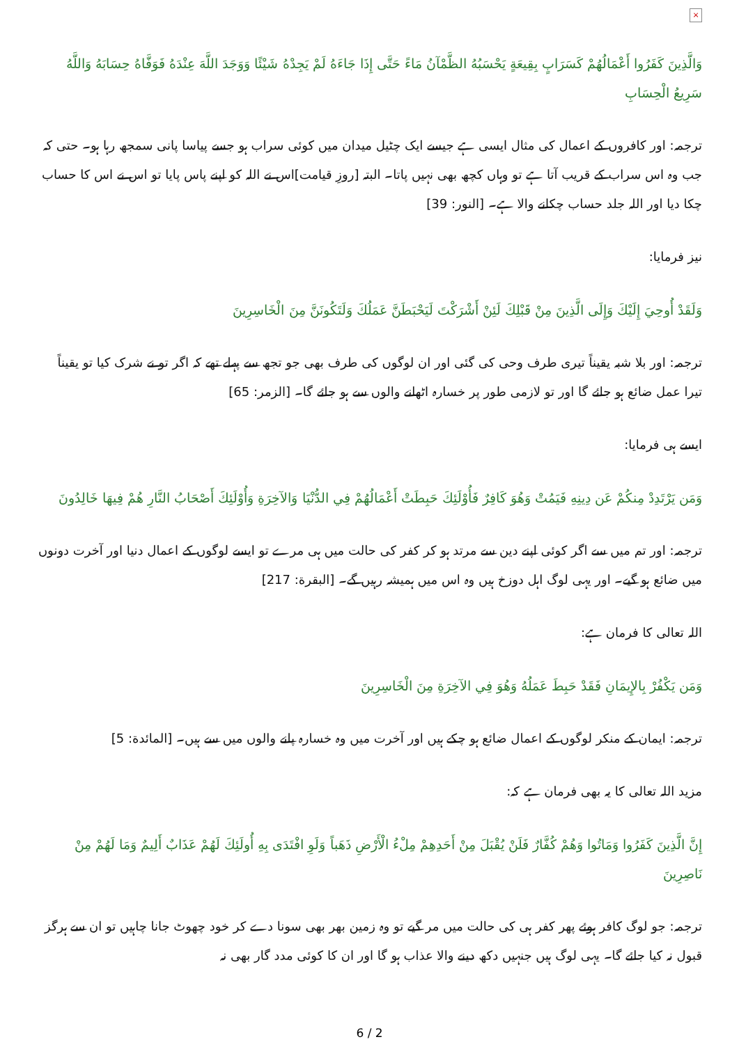×
وَالَّذِينَ كَفَرُوا أَعْمَالُهُمْ كَسَرَابٍ بِقِيعَةٍ يَحْسَبُهُ الظَّمْآنُ مَاءً حَتَّى إِذَا جَاءَهُ لَمْ يَجِدْهُ شَيْئًا وَوَجَدَ اللَّهَ عِنْدَهُ فَوَفَّاهُ حِسَابَهُ وَاللَّهُ سَرِيعُ الْحِسَابِ
ترجمہ: اور کافروں کے اعمال کی مثال ایسی ہے جیسے ایک چٹیل میدان میں کوئی سراب ہو جسے پیاسا پانی سمجھ رہا ہو۔ حتی کہ جب وہ اس سراب کے قریب آتا ہے تو وہاں کچھ بھی نہیں پاتا۔ البتہ [روزِ قیامت]اس نے اللہ کو اپنے پاس پایا تو اس نے اس کا حساب چکا دیا اور اللہ جلد حساب چکانے والا ہے۔ [النور: 39]
نیز فرمایا:
وَلَقَدْ أُوحِيَ إِلَيْكَ وَإِلَى الَّذِينَ مِنْ قَبْلِكَ لَئِنْ أَشْرَكْتَ لَيَحْبَطَنَّ عَمَلُكَ وَلَتَكُونَنَّ مِنَ الْخَاسِرِينَ
ترجمہ: اور بلا شبہ یقیناً تیری طرف وحی کی گئی اور ان لوگوں کی طرف بھی جو تجھ سے پہلے تھے کہ اگر تو نے شرک کیا تو یقیناً تیرا عمل ضائع ہو جائے گا اور تو لازمی طور پر خسارہ اٹھانے والوں سے ہو جائے گا۔ [الزمر: 65]
ایسے ہی فرمایا:
وَمَن يَرْتَدِدْ مِنكُمْ عَن دِينِهِ فَيَمُتْ وَهُوَ كَافِرٌ فَأُوْلَئِكَ حَبِطَتْ أَعْمَالُهُمْ فِي الدُّنْيَا وَالآخِرَةِ وَأُوْلَئِكَ أَصْحَابُ النَّارِ هُمْ فِيهَا خَالِدُونَ
ترجمہ: اور تم میں سے اگر کوئی اپنے دین سے مرتد ہو کر کفر کی حالت میں ہی مرے تو ایسے لوگوں کے اعمال دنیا اور آخرت دونوں میں ضائع ہو گیے۔ اور یہی لوگ اہل دوزخ ہیں وہ اس میں ہمیشہ رہیں گے۔ [البقرة: 217]
اللہ تعالی کا فرمان ہے:
وَمَن يَكْفُرْ بِالإِيمَانِ فَقَدْ حَبِطَ عَمَلُهُ وَهُوَ فِي الآخِرَةِ مِنَ الْخَاسِرِينَ
ترجمہ: ایمان کے منکر لوگوں کے اعمال ضائع ہو چکے ہیں اور آخرت میں وہ خسارہ پانے والوں میں سے ہیں۔ [المائدة: 5]
مزید اللہ تعالی کا یہ بھی فرمان ہے کہ:
إِنَّ الَّذِينَ كَفَرُوا وَمَاتُوا وَهُمْ كُفَّارٌ فَلَنْ يُقْبَلَ مِنْ أَحَدِهِمْ مِلْءُ الْأَرْضِ ذَهَباً وَلَوِ افْتَدَى بِهِ أُولَئِكَ لَهُمْ عَذَابٌ أَلِيمٌ وَمَا لَهُمْ مِنْ نَاصِرِينَ
ترجمہ: جو لوگ کافر ہوئے پھر کفر ہی کی حالت میں مر گیے تو وہ زمین بھر بھی سونا دے کر خود چھوٹ جانا چاہیں تو ان سے ہرگز قبول نہ کیا جائے گا۔ یہی لوگ ہیں جنہیں دکھ دینے والا عذاب ہو گا اور ان کا کوئی مدد گار بھی نہ
6 / 2